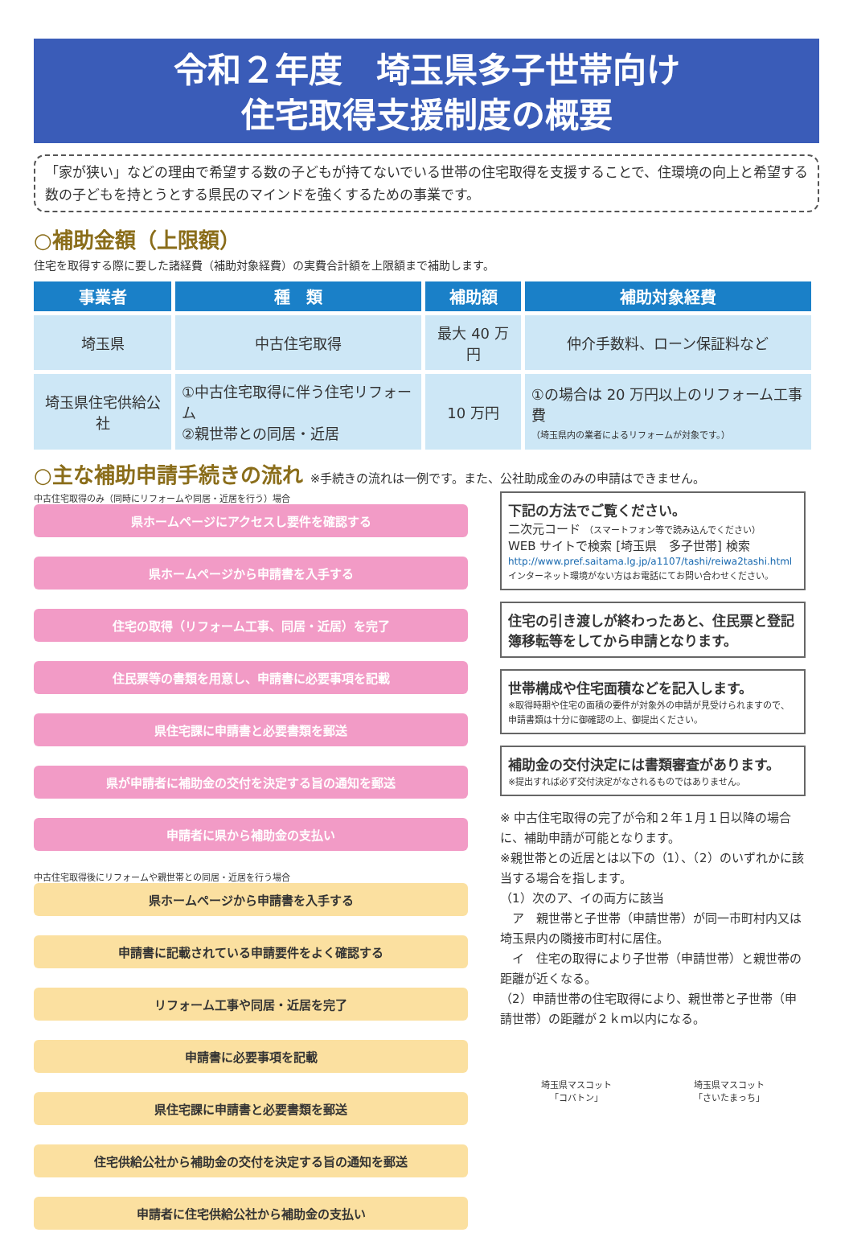令和２年度　埼玉県多子世帯向け
住宅取得支援制度の概要
「家が狭い」などの理由で希望する数の子どもが持てないでいる世帯の住宅取得を支援することで、住環境の向上と希望する数の子どもを持とうとする県民のマインドを強くするための事業です。
○補助金額（上限額）
住宅を取得する際に要した諸経費（補助対象経費）の実費合計額を上限額まで補助します。
| 事業者 | 種 類 | 補助額 | 補助対象経費 |
| --- | --- | --- | --- |
| 埼玉県 | 中古住宅取得 | 最大 40 万円 | 仲介手数料、ローン保証料など |
| 埼玉県住宅供給公社 | ①中古住宅取得に伴う住宅リフォーム ②親世帯との同居・近居 | 10 万円 | ①の場合は 20 万円以上のリフォーム工事費 （埼玉県内の業者によるリフォームが対象です。） |
○主な補助申請手続きの流れ ※手続きの流れは一例です。また、公社助成金のみの申請はできません。
中古住宅取得のみ（同時にリフォームや同居・近居を行う）場合
県ホームページにアクセスし要件を確認する
県ホームページから申請書を入手する
住宅の取得（リフォーム工事、同居・近居）を完了
住民票等の書類を用意し、申請書に必要事項を記載
県住宅課に申請書と必要書類を郵送
県が申請者に補助金の交付を決定する旨の通知を郵送
申請者に県から補助金の支払い
中古住宅取得後にリフォームや親世帯との同居・近居を行う場合
県ホームページから申請書を入手する
申請書に記載されている申請要件をよく確認する
リフォーム工事や同居・近居を完了
申請書に必要事項を記載
県住宅課に申請書と必要書類を郵送
住宅供給公社から補助金の交付を決定する旨の通知を郵送
申請者に住宅供給公社から補助金の支払い
下記の方法でご覧ください。
二次元コード （スマートフォン等で読み込んでください）
WEB サイトで検索 [埼玉県　多子世帯] 検索
http://www.pref.saitama.lg.jp/a1107/tashi/reiwa2tashi.html
インターネット環境がない方はお電話にてお問い合わせください。
住宅の引き渡しが終わったあと、住民票と登記簿移転等をしてから申請となります。
世帯構成や住宅面積などを記入します。
※取得時期や住宅の面積の要件が対象外の申請が見受けられますので、申請書類は十分に御確認の上、御提出ください。
補助金の交付決定には書類審査があります。
※提出すれば必ず交付決定がなされるものではありません。
※ 中古住宅取得の完了が令和２年１月１日以降の場合に、補助申請が可能となります。
※親世帯との近居とは以下の（1）、（2）のいずれかに該当する場合を指します。
（1）次のア、イの両方に該当
　ア　親世帯と子世帯（申請世帯）が同一市町村内又は埼玉県内の隣接市町村に居住。
　イ　住宅の取得により子世帯（申請世帯）と親世帯の距離が近くなる。
（2）申請世帯の住宅取得により、親世帯と子世帯（申請世帯）の距離が２ｋｍ以内になる。
埼玉県マスコット
「コバトン」
埼玉県マスコット
「さいたまっち」